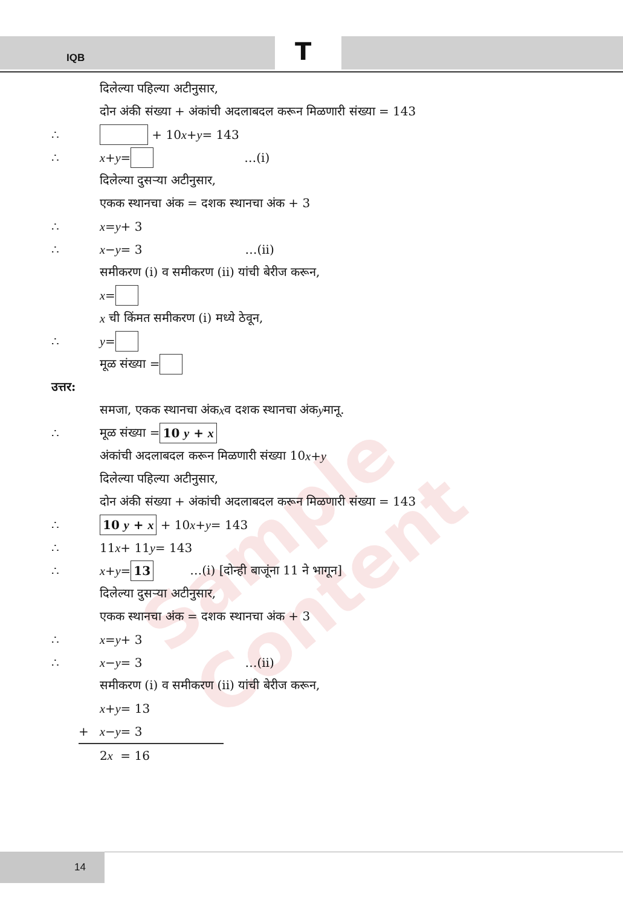Sample Content
IQB T
दिलेल्या पहिल्या अटीनुसार,
दोन अंकी संख्या + अंकांची अदलाबदल करून मिळणारी संख्या = 143
∴ + 10 x + y = 143
∴ x + y = …(i)
दिलेल्या दुसऱ्या अटीनुसार,
एकक स्थानचा अंक = दशक स्थानचा अंक + 3
∴ x = y + 3
∴ x − y = 3 …(ii)
समीकरण (i) व समीकरण (ii) यांची बेरीज करून,
x =
x ची किंमत समीकरण (i) मध्ये ठेवून,
∴ y =
मूळ संख्या =
उत्तर:
समजा, एकक स्थानचा अंक x व दशक स्थानचा अंक y मानू.
∴ मूळ संख्या = 10 y + x
अंकांची अदलाबदल करून मिळणारी संख्या 10 x + y
दिलेल्या पहिल्या अटीनुसार,
दोन अंकी संख्या + अंकांची अदलाबदल करून मिळणारी संख्या = 143
∴ 10 y + x + 10 x + y = 143
∴ 11 x + 11 y = 143
∴ x + y = 13 …(i) [दोन्ही बाजूंना 11 ने भागून]
दिलेल्या दुसऱ्या अटीनुसार,
एकक स्थानचा अंक = दशक स्थानचा अंक + 3
∴ x = y + 3
∴ x − y = 3 …(ii)
समीकरण (i) व समीकरण (ii) यांची बेरीज करून,
x + y = 13
+ x − y = 3
2 x = 16
14